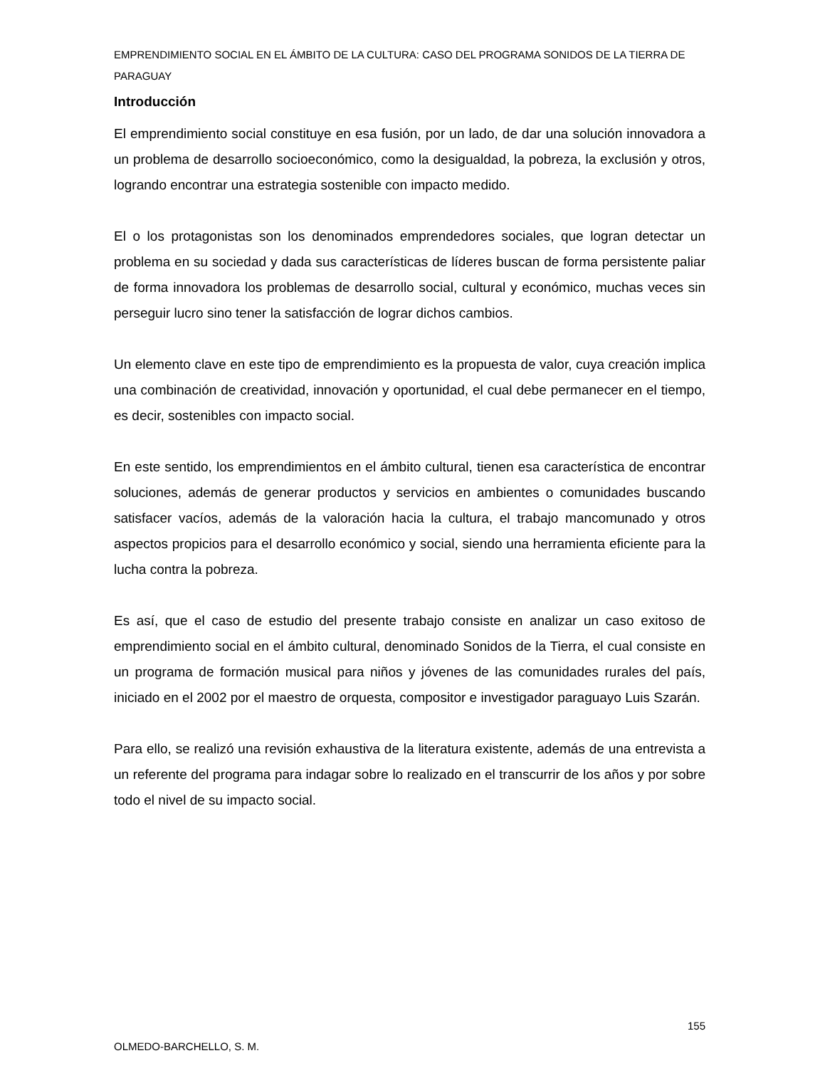EMPRENDIMIENTO SOCIAL EN EL ÁMBITO DE LA CULTURA: CASO DEL PROGRAMA SONIDOS DE LA TIERRA DE PARAGUAY
Introducción
El emprendimiento social constituye en esa fusión, por un lado, de dar una solución innovadora a un problema de desarrollo socioeconómico, como la desigualdad, la pobreza, la exclusión y otros, logrando encontrar una estrategia sostenible con impacto medido.
El o los protagonistas son los denominados emprendedores sociales, que logran detectar un problema en su sociedad y dada sus características de líderes buscan de forma persistente paliar de forma innovadora los problemas de desarrollo social, cultural y económico, muchas veces sin perseguir lucro sino tener la satisfacción de lograr dichos cambios.
Un elemento clave en este tipo de emprendimiento es la propuesta de valor, cuya creación implica una combinación de creatividad, innovación y oportunidad, el cual debe permanecer en el tiempo, es decir, sostenibles con impacto social.
En este sentido, los emprendimientos en el ámbito cultural, tienen esa característica de encontrar soluciones, además de generar productos y servicios en ambientes o comunidades buscando satisfacer vacíos, además de la valoración hacia la cultura, el trabajo mancomunado y otros aspectos propicios para el desarrollo económico y social, siendo una herramienta eficiente para la lucha contra la pobreza.
Es así, que el caso de estudio del presente trabajo consiste en analizar un caso exitoso de emprendimiento social en el ámbito cultural, denominado Sonidos de la Tierra, el cual consiste en un programa de formación musical para niños y jóvenes de las comunidades rurales del país, iniciado en el 2002 por el maestro de orquesta, compositor e investigador paraguayo Luis Szarán.
Para ello, se realizó una revisión exhaustiva de la literatura existente, además de una entrevista a un referente del programa para indagar sobre lo realizado en el transcurrir de los años y por sobre todo el nivel de su impacto social.
155
OLMEDO-BARCHELLO, S. M.